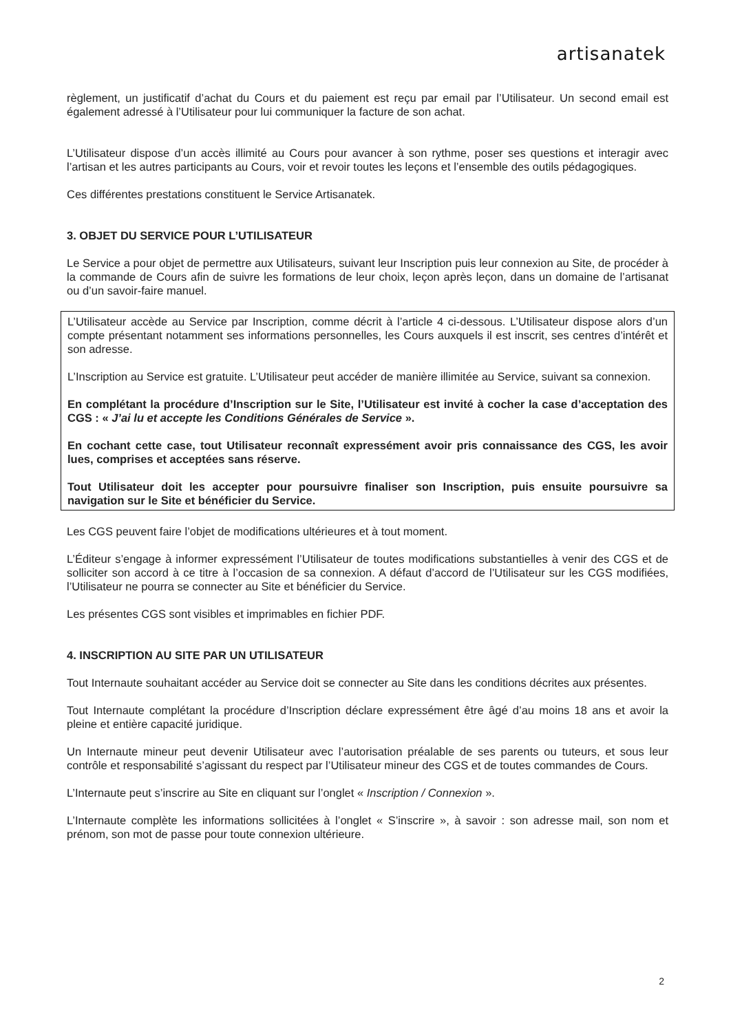artisanatek
règlement, un justificatif d’achat du Cours et du paiement est reçu par email par l’Utilisateur. Un second email est également adressé à l’Utilisateur pour lui communiquer la facture de son achat.
L’Utilisateur dispose d’un accès illimité au Cours pour avancer à son rythme, poser ses questions et interagir avec l’artisan et les autres participants au Cours, voir et revoir toutes les leçons et l’ensemble des outils pédagogiques.
Ces différentes prestations constituent le Service Artisanatek.
3. OBJET DU SERVICE POUR L’UTILISATEUR
Le Service a pour objet de permettre aux Utilisateurs, suivant leur Inscription puis leur connexion au Site, de procéder à la commande de Cours afin de suivre les formations de leur choix, leçon après leçon, dans un domaine de l’artisanat ou d’un savoir-faire manuel.
L’Utilisateur accède au Service par Inscription, comme décrit à l’article 4 ci-dessous. L’Utilisateur dispose alors d’un compte présentant notamment ses informations personnelles, les Cours auxquels il est inscrit, ses centres d’intérêt et son adresse.
L’Inscription au Service est gratuite. L’Utilisateur peut accéder de manière illimitée au Service, suivant sa connexion.
En complétant la procédure d’Inscription sur le Site, l’Utilisateur est invité à cocher la case d’acceptation des CGS : « J’ai lu et accepte les Conditions Générales de Service ».
En cochant cette case, tout Utilisateur reconnaît expressément avoir pris connaissance des CGS, les avoir lues, comprises et acceptées sans réserve.
Tout Utilisateur doit les accepter pour poursuivre finaliser son Inscription, puis ensuite poursuivre sa navigation sur le Site et bénéficier du Service.
Les CGS peuvent faire l’objet de modifications ultérieures et à tout moment.
L’Éditeur s’engage à informer expressément l’Utilisateur de toutes modifications substantielles à venir des CGS et de solliciter son accord à ce titre à l’occasion de sa connexion. A défaut d’accord de l’Utilisateur sur les CGS modifiées, l’Utilisateur ne pourra se connecter au Site et bénéficier du Service.
Les présentes CGS sont visibles et imprimables en fichier PDF.
4. INSCRIPTION AU SITE PAR UN UTILISATEUR
Tout Internaute souhaitant accéder au Service doit se connecter au Site dans les conditions décrites aux présentes.
Tout Internaute complétant la procédure d’Inscription déclare expressément être âgé d’au moins 18 ans et avoir la pleine et entière capacité juridique.
Un Internaute mineur peut devenir Utilisateur avec l’autorisation préalable de ses parents ou tuteurs, et sous leur contrôle et responsabilité s’agissant du respect par l’Utilisateur mineur des CGS et de toutes commandes de Cours.
L’Internaute peut s’inscrire au Site en cliquant sur l’onglet « Inscription / Connexion ».
L’Internaute complète les informations sollicitées à l’onglet « S’inscrire », à savoir : son adresse mail, son nom et prénom, son mot de passe pour toute connexion ultérieure.
2